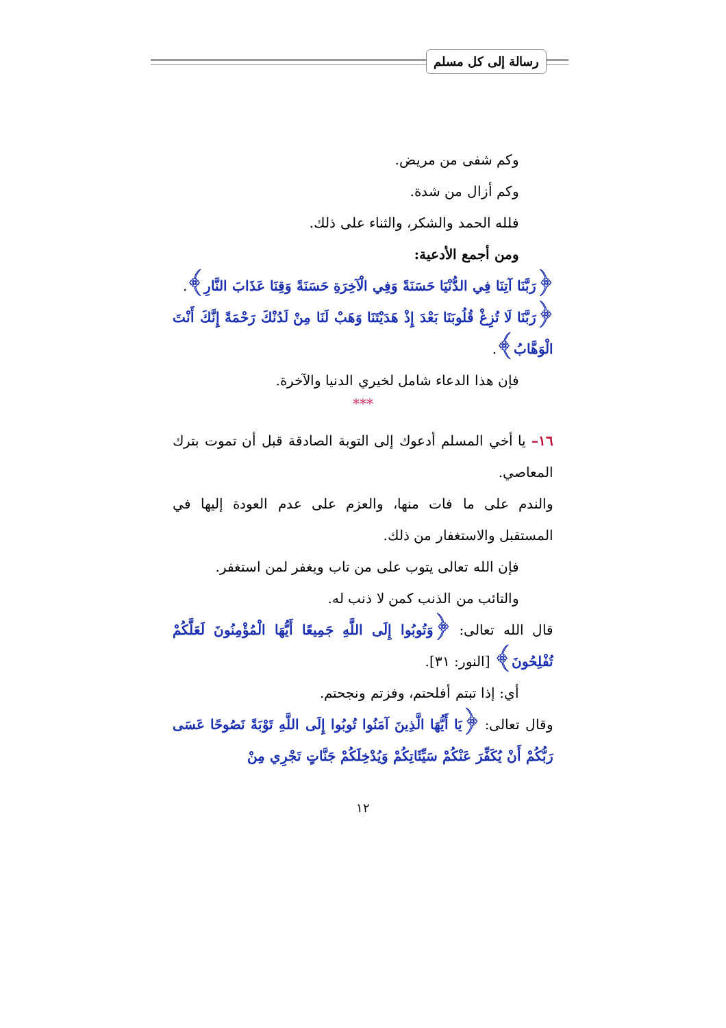رسالة إلى كل مسلم
وكم شفى من مريض.
وكم أزال من شدة.
فلله الحمد والشكر، والثناء على ذلك.
ومن أجمع الأدعية:
﴿رَبَّنَا آتِنَا فِي الدُّنْيَا حَسَنَةً وَفِي الْآخِرَةِ حَسَنَةً وَقِنَا عَذَابَ النَّارِ﴾.
﴿رَبَّنَا لَا تُزِغْ قُلُوبَنَا بَعْدَ إِذْ هَدَيْتَنَا وَهَبْ لَنَا مِنْ لَدُنْكَ رَحْمَةً إِنَّكَ أَنْتَ الْوَهَّابُ﴾.
فإن هذا الدعاء شامل لخيري الدنيا والآخرة.
***
١٦– يا أخي المسلم أدعوك إلى التوبة الصادقة قبل أن تموت بترك المعاصي.
والندم على ما فات منها، والعزم على عدم العودة إليها في المستقبل والاستغفار من ذلك.
فإن الله تعالى يتوب على من تاب ويغفر لمن استغفر.
والتائب من الذنب كمن لا ذنب له.
قال الله تعالى: ﴿وَتُوبُوا إِلَى اللَّهِ جَمِيعًا أَيُّهَا الْمُؤْمِنُونَ لَعَلَّكُمْ تُفْلِحُونَ﴾ [النور: ٣١].
أي: إذا تبتم أفلحتم، وفزتم ونجحتم.
وقال تعالى: ﴿يَا أَيُّهَا الَّذِينَ آمَنُوا تُوبُوا إِلَى اللَّهِ تَوْبَةً نَصُوحًا عَسَى رَبُّكُمْ أَنْ يُكَفِّرَ عَنْكُمْ سَيِّئَاتِكُمْ وَيُدْخِلَكُمْ جَنَّاتٍ تَجْرِي مِنْ
١٢